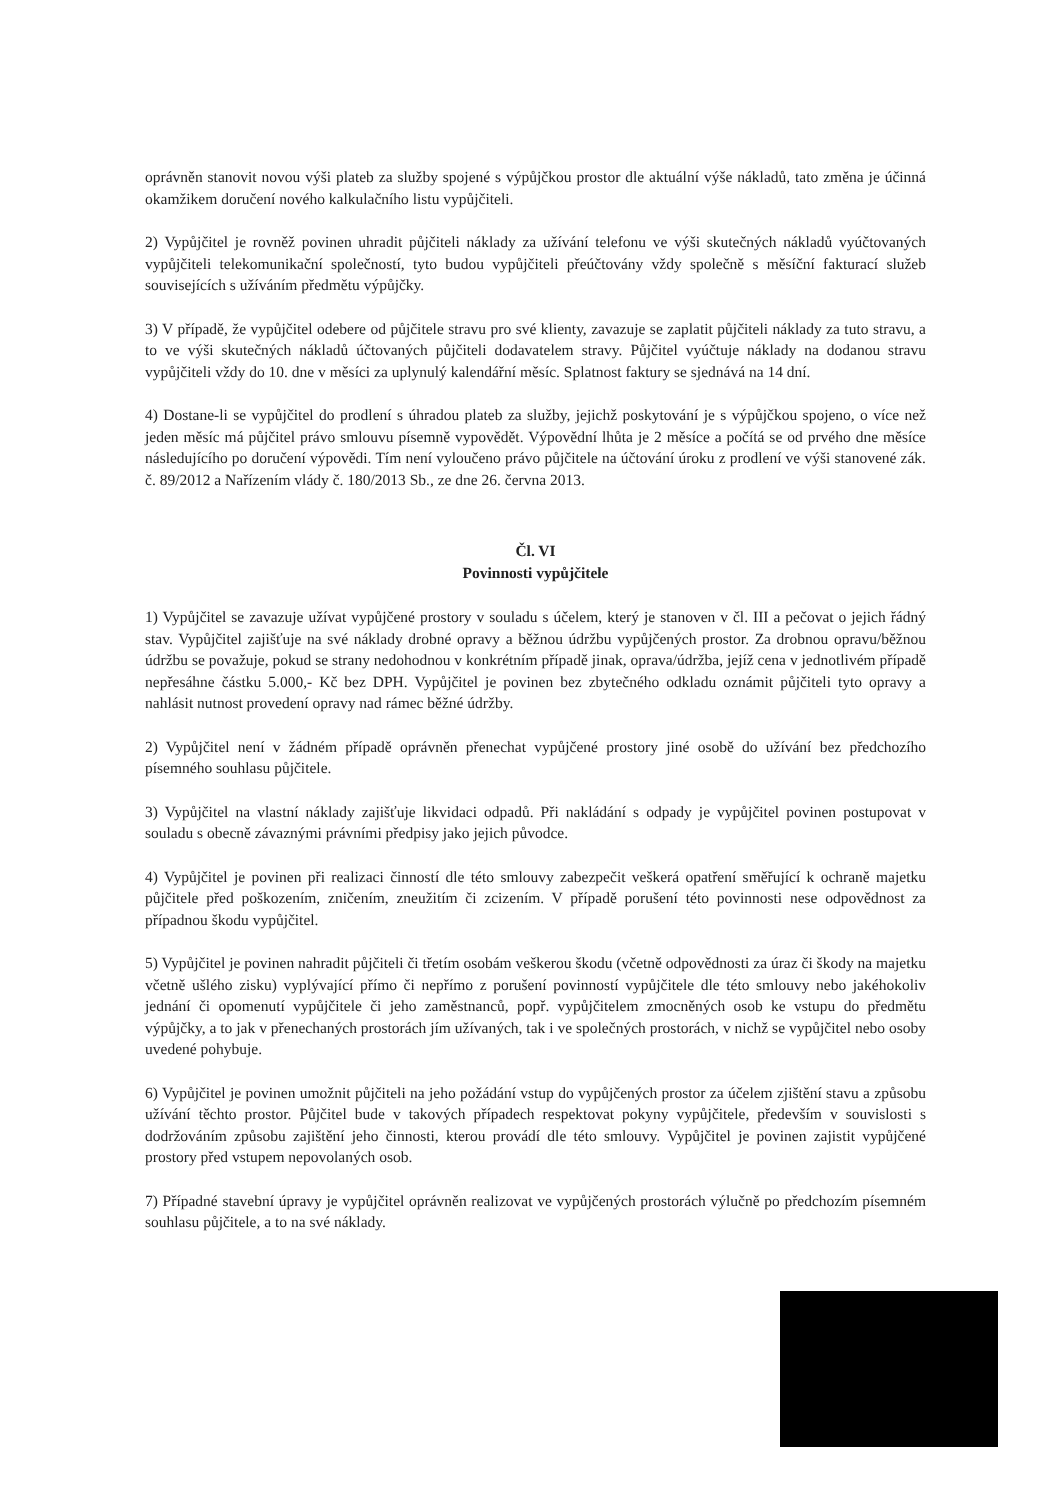oprávněn stanovit novou výši plateb za služby spojené s výpůjčkou prostor dle aktuální výše nákladů, tato změna je účinná okamžikem doručení nového kalkulačního listu vypůjčiteli.
2) Vypůjčitel je rovněž povinen uhradit půjčiteli náklady za užívání telefonu ve výši skutečných nákladů vyúčtovaných vypůjčiteli telekomunikační společností, tyto budou vypůjčiteli přeúčtovány vždy společně s měsíční fakturací služeb souvisejících s užíváním předmětu výpůjčky.
3) V případě, že vypůjčitel odebere od půjčitele stravu pro své klienty, zavazuje se zaplatit půjčiteli náklady za tuto stravu, a to ve výši skutečných nákladů účtovaných půjčiteli dodavatelem stravy. Půjčitel vyúčtuje náklady na dodanou stravu vypůjčiteli vždy do 10. dne v měsíci za uplynulý kalendářní měsíc. Splatnost faktury se sjednává na 14 dní.
4) Dostane-li se vypůjčitel do prodlení s úhradou plateb za služby, jejichž poskytování je s výpůjčkou spojeno, o více než jeden měsíc má půjčitel právo smlouvu písemně vypovědět. Výpovědní lhůta je 2 měsíce a počítá se od prvého dne měsíce následujícího po doručení výpovědi. Tím není vyloučeno právo půjčitele na účtování úroku z prodlení ve výši stanovené zák. č. 89/2012 a Nařízením vlády č. 180/2013 Sb., ze dne 26. června 2013.
Čl. VI
Povinnosti vypůjčitele
1) Vypůjčitel se zavazuje užívat vypůjčené prostory v souladu s účelem, který je stanoven v čl. III a pečovat o jejich řádný stav. Vypůjčitel zajišťuje na své náklady drobné opravy a běžnou údržbu vypůjčených prostor. Za drobnou opravu/běžnou údržbu se považuje, pokud se strany nedohodnou v konkrétním případě jinak, oprava/údržba, jejíž cena v jednotlivém případě nepřesáhne částku 5.000,- Kč bez DPH. Vypůjčitel je povinen bez zbytečného odkladu oznámit půjčiteli tyto opravy a nahlásit nutnost provedení opravy nad rámec běžné údržby.
2) Vypůjčitel není v žádném případě oprávněn přenechat vypůjčené prostory jiné osobě do užívání bez předchozího písemného souhlasu půjčitele.
3) Vypůjčitel na vlastní náklady zajišťuje likvidaci odpadů. Při nakládání s odpady je vypůjčitel povinen postupovat v souladu s obecně závaznými právními předpisy jako jejich původce.
4) Vypůjčitel je povinen při realizaci činností dle této smlouvy zabezpečit veškerá opatření směřující k ochraně majetku půjčitele před poškozením, zničením, zneužitím či zcizením. V případě porušení této povinnosti nese odpovědnost za případnou škodu vypůjčitel.
5) Vypůjčitel je povinen nahradit půjčiteli či třetím osobám veškerou škodu (včetně odpovědnosti za úraz či škody na majetku včetně ušlého zisku) vyplývající přímo či nepřímo z porušení povinností vypůjčitele dle této smlouvy nebo jakéhokoliv jednání či opomenutí vypůjčitele či jeho zaměstnanců, popř. vypůjčitelem zmocněných osob ke vstupu do předmětu výpůjčky, a to jak v přenechaných prostorách jím užívaných, tak i ve společných prostorách, v nichž se vypůjčitel nebo osoby uvedené pohybuje.
6) Vypůjčitel je povinen umožnit půjčiteli na jeho požádání vstup do vypůjčených prostor za účelem zjištění stavu a způsobu užívání těchto prostor. Půjčitel bude v takových případech respektovat pokyny vypůjčitele, především v souvislosti s dodržováním způsobu zajištění jeho činnosti, kterou provádí dle této smlouvy. Vypůjčitel je povinen zajistit vypůjčené prostory před vstupem nepovolaných osob.
7) Případné stavební úpravy je vypůjčitel oprávněn realizovat ve vypůjčených prostorách výlučně po předchozím písemném souhlasu půjčitele, a to na své náklady.